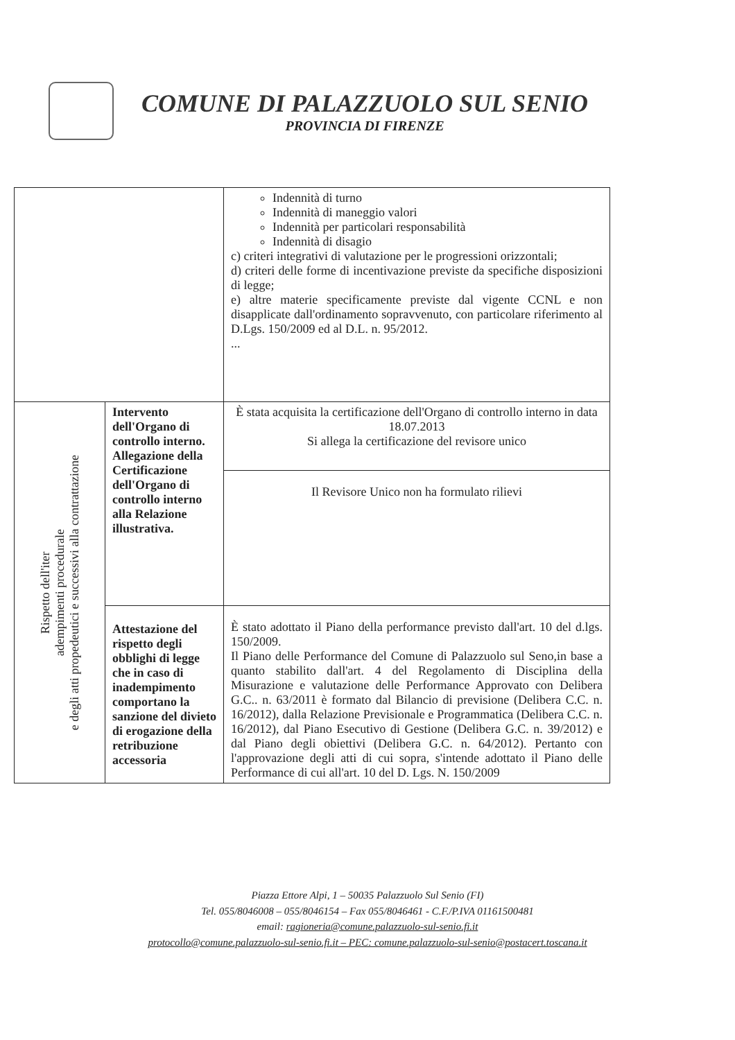COMUNE DI PALAZZUOLO SUL SENIO
PROVINCIA DI FIRENZE
| | | Indennità di turno Indennità di maneggio valori Indennità per particolari responsabilità Indennità di disagio c) criteri integrativi di valutazione per le progressioni orizzontali; d) criteri delle forme di incentivazione previste da specifiche disposizioni di legge; e) altre materie specificamente previste dal vigente CCNL e non disapplicate dall'ordinamento sopravvenuto, con particolare riferimento al D.Lgs. 150/2009 ed al D.L. n. 95/2012. ... |
| Rispetto dell'iter adempimenti procedurale e degli atti propedeutici e successivi alla contrattazione | Intervento dell'Organo di controllo interno. Allegazione della Certificazione dell'Organo di controllo interno alla Relazione illustrativa. | È stata acquisita la certificazione dell'Organo di controllo interno in data 18.07.2013 Si allega la certificazione del revisore unico |
| | | Il Revisore Unico non ha formulato rilievi |
| | Attestazione del rispetto degli obblighi di legge che in caso di inadempimento comportano la sanzione del divieto di erogazione della retribuzione accessoria | È stato adottato il Piano della performance previsto dall'art. 10 del d.lgs. 150/2009. Il Piano delle Performance del Comune di Palazzuolo sul Seno,in base a quanto stabilito dall'art. 4 del Regolamento di Disciplina della Misurazione e valutazione delle Performance Approvato con Delibera G.C.. n. 63/2011 è formato dal Bilancio di previsione (Delibera C.C. n. 16/2012), dalla Relazione Previsionale e Programmatica (Delibera C.C. n. 16/2012), dal Piano Esecutivo di Gestione (Delibera G.C. n. 39/2012) e dal Piano degli obiettivi (Delibera G.C. n. 64/2012). Pertanto con l'approvazione degli atti di cui sopra, s'intende adottato il Piano delle Performance di cui all'art. 10 del D. Lgs. N. 150/2009 |
Piazza Ettore Alpi, 1 – 50035 Palazzuolo Sul Senio (FI)
Tel. 055/8046008 – 055/8046154 – Fax 055/8046461 - C.F./P.IVA 01161500481
email: ragioneria@comune.palazzuolo-sul-senio.fi.it
protocollo@comune.palazzuolo-sul-senio.fi.it – PEC: comune.palazzuolo-sul-senio@postacert.toscana.it